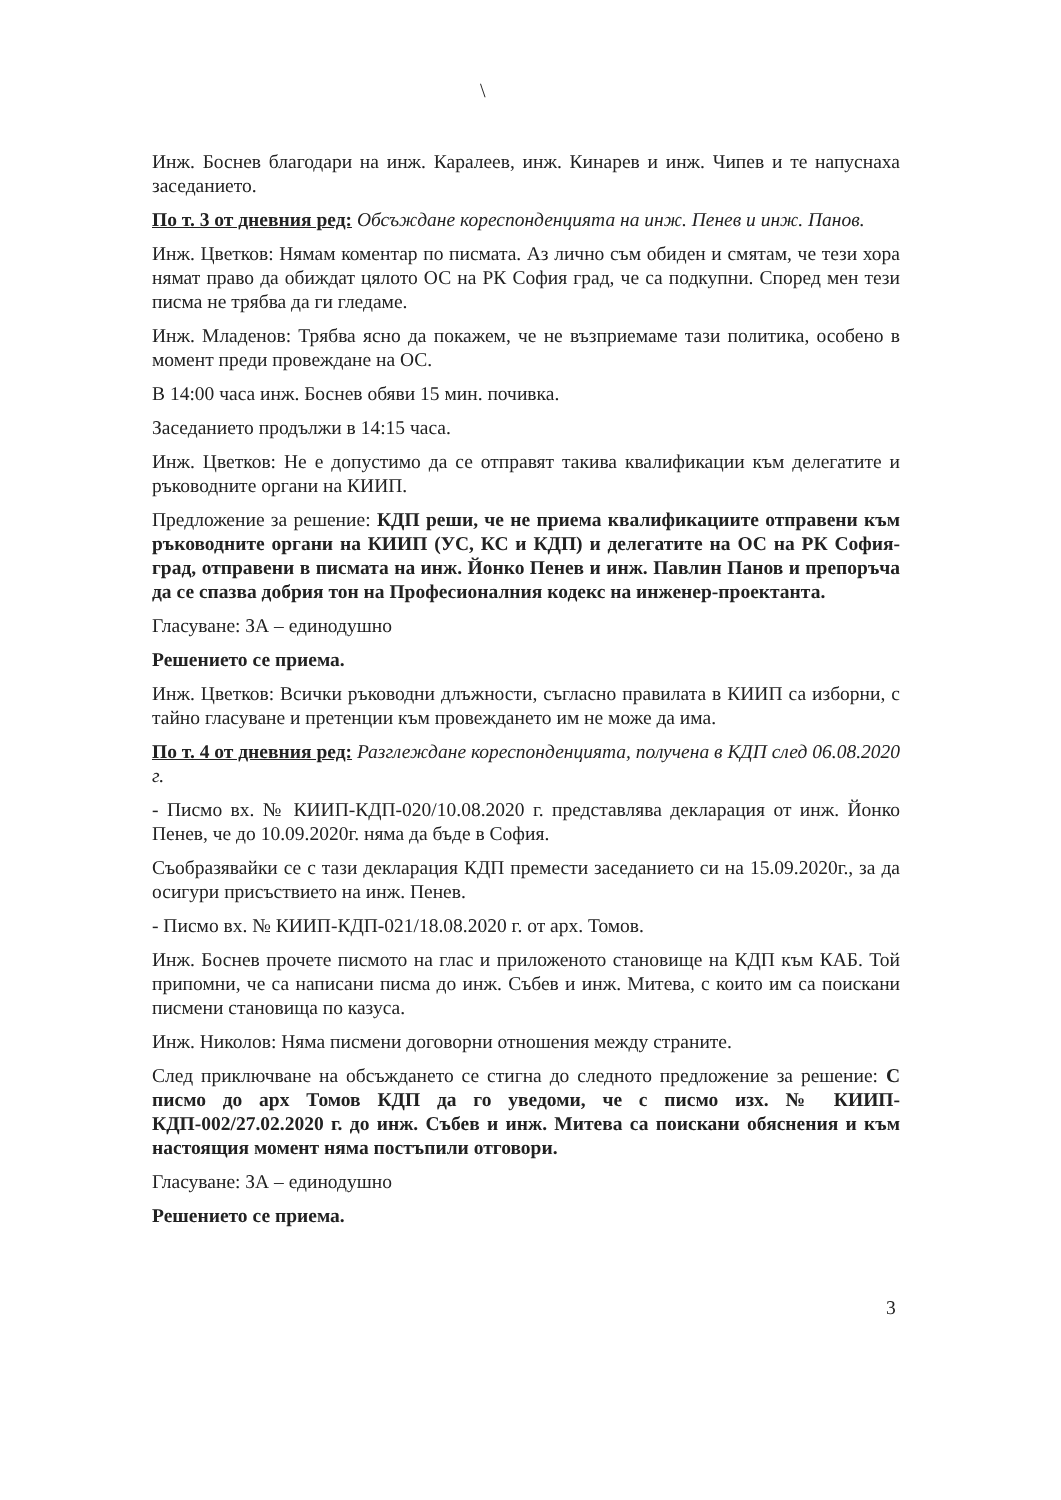\
Инж. Боснев благодари на инж. Каралеев, инж. Кинарев и инж. Чипев и те напуснаха заседанието.
По т. 3 от дневния ред: Обсъждане кореспонденцията на инж. Пенев и инж. Панов.
Инж. Цветков: Нямам коментар по писмата. Аз лично съм обиден и смятам, че тези хора нямат право да обиждат цялото ОС на РК София град, че са подкупни. Според мен тези писма не трябва да ги гледаме.
Инж. Младенов: Трябва ясно да покажем, че не възприемаме тази политика, особено в момент преди провеждане на ОС.
В 14:00 часа инж. Боснев обяви 15 мин. почивка.
Заседанието продължи в 14:15 часа.
Инж. Цветков: Не е допустимо да се отправят такива квалификации към делегатите и ръководните органи на КИИП.
Предложение за решение: КДП реши, че не приема квалификациите отправени към ръководните органи на КИИП (УС, КС и КДП) и делегатите на ОС на РК София-град, отправени в писмата на инж. Йонко Пенев и инж. Павлин Панов и препоръча да се спазва добрия тон на Професионалния кодекс на инженер-проектанта.
Гласуване: ЗА – единодушно
Решението се приема.
Инж. Цветков: Всички ръководни длъжности, съгласно правилата в КИИП са изборни, с тайно гласуване и претенции към провеждането им не може да има.
По т. 4 от дневния ред: Разглеждане кореспонденцията, получена в КДП след 06.08.2020 г.
- Писмо вх. № КИИП-КДП-020/10.08.2020 г. представлява декларация от инж. Йонко Пенев, че до 10.09.2020г. няма да бъде в София.
Съобразявайки се с тази декларация КДП премести заседанието си на 15.09.2020г., за да осигури присъствието на инж. Пенев.
- Писмо вх. № КИИП-КДП-021/18.08.2020 г. от арх. Томов.
Инж. Боснев прочете писмото на глас и приложеното становище на КДП към КАБ. Той припомни, че са написани писма до инж. Събев и инж. Митева, с които им са поискани писмени становища по казуса.
Инж. Николов: Няма писмени договорни отношения между страните.
След приключване на обсъждането се стигна до следното предложение за решение: С писмо до арх Томов КДП да го уведоми, че с писмо изх. № КИИП-КДП-002/27.02.2020 г. до инж. Събев и инж. Митева са поискани обяснения и към настоящия момент няма постъпили отговори.
Гласуване: ЗА – единодушно
Решението се приема.
3